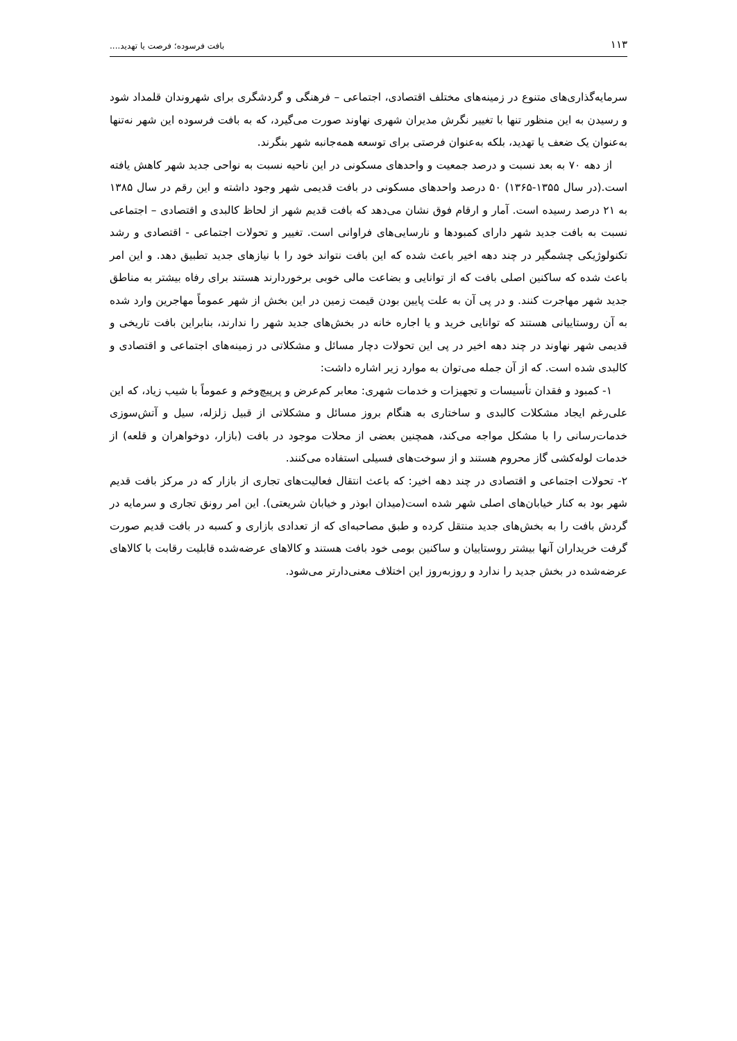۱۱۳ بافت فرسوده؛ فرصت یا تهدید....
سرمایه‌گذاری‌های متنوع در زمینه‌های مختلف اقتصادی، اجتماعی – فرهنگی و گردشگری برای شهروندان قلمداد شود و رسیدن به این منظور تنها با تغییر نگرش مدیران شهری نهاوند صورت می‌گیرد، که به بافت فرسوده این شهر نه‌تنها به‌عنوان یک ضعف یا تهدید، بلکه به‌عنوان فرصتی برای توسعه همه‌جانبه شهر بنگرند.
از دهه ۷۰ به بعد نسبت و درصد جمعیت و واحدهای مسکونی در این ناحیه نسبت به نواحی جدید شهر کاهش یافته است.(در سال ۱۳۵۵-۱۳۶۵) ۵۰ درصد واحدهای مسکونی در بافت قدیمی شهر وجود داشته و این رقم در سال ۱۳۸۵ به ۲۱ درصد رسیده است. آمار و ارقام فوق نشان می‌دهد که بافت قدیم شهر از لحاظ کالبدی و اقتصادی – اجتماعی نسبت به بافت جدید شهر دارای کمبودها و نارسایی‌های فراوانی است. تغییر و تحولات اجتماعی - اقتصادی و رشد تکنولوژیکی چشمگیر در چند دهه اخیر باعث شده که این بافت نتواند خود را با نیازهای جدید تطبیق دهد. و این امر باعث شده که ساکنین اصلی بافت که از توانایی و بضاعت مالی خوبی برخوردارند هستند برای رفاه بیشتر به مناطق جدید شهر مهاجرت کنند. و در پی آن به علت پایین بودن قیمت زمین در این بخش از شهر عموماً مهاجرین وارد شده به آن روستاییانی هستند که توانایی خرید و یا اجاره خانه در بخش‌های جدید شهر را ندارند، بنابراین بافت تاریخی و قدیمی شهر نهاوند در چند دهه اخیر در پی این تحولات دچار مسائل و مشکلاتی در زمینه‌های اجتماعی و اقتصادی و کالبدی شده است. که از آن جمله می‌توان به موارد زیر اشاره داشت:
۱- کمبود و فقدان تأسیسات و تجهیزات و خدمات شهری: معابر کم‌عرض و پرپیچ‌وخم و عموماً با شیب زیاد، که این علی‌رغم ایجاد مشکلات کالبدی و ساختاری به هنگام بروز مسائل و مشکلاتی از قبیل زلزله، سیل و آتش‌سوزی خدمات‌رسانی را با مشکل مواجه می‌کند، همچنین بعضی از محلات موجود در بافت (بازار، دوخواهران و قلعه) از خدمات لوله‌کشی گاز محروم هستند و از سوخت‌های فسیلی استفاده می‌کنند.
۲- تحولات اجتماعی و اقتصادی در چند دهه اخیر: که باعث انتقال فعالیت‌های تجاری از بازار که در مرکز بافت قدیم شهر بود به کنار خیابان‌های اصلی شهر شده است(میدان ابوذر و خیابان شریعتی). این امر رونق تجاری و سرمایه در گردش بافت را به بخش‌های جدید منتقل کرده و طبق مصاحبه‌ای که از تعدادی بازاری و کسبه در بافت قدیم صورت گرفت خریداران آنها بیشتر روستاییان و ساکنین بومی خود بافت هستند و کالاهای عرضه‌شده قابلیت رقابت با کالاهای عرضه‌شده در بخش جدید را ندارد و روزبه‌روز این اختلاف معنی‌دارتر می‌شود.